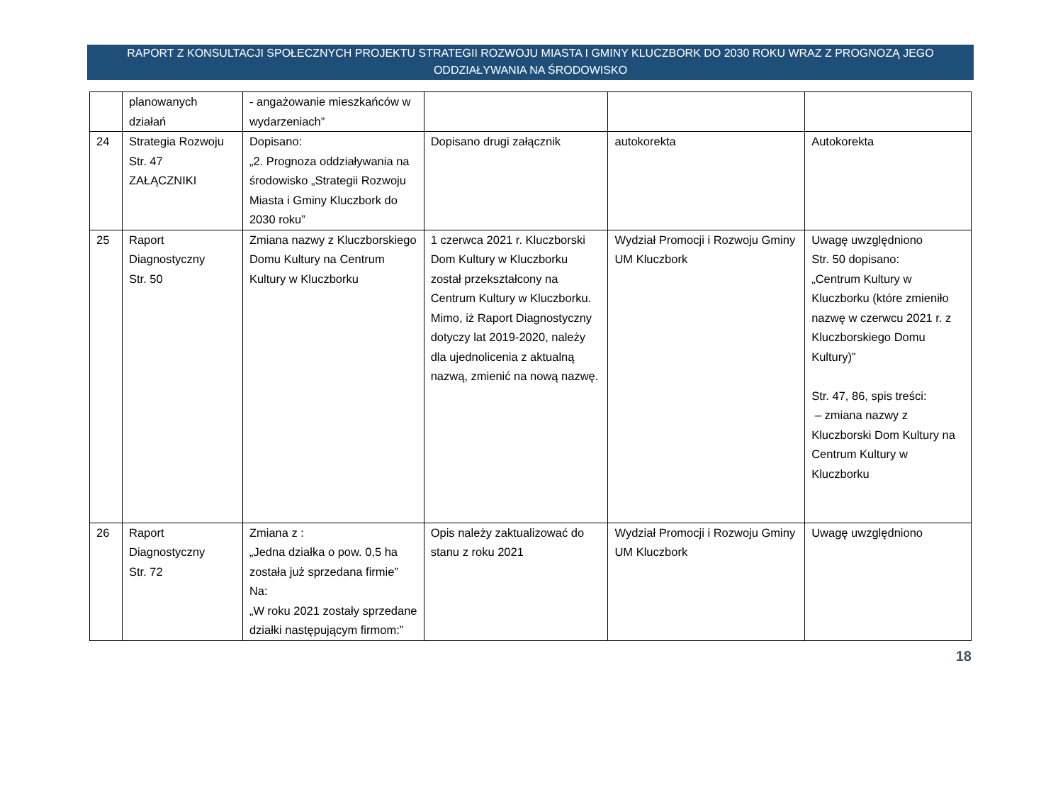RAPORT Z KONSULTACJI SPOŁECZNYCH PROJEKTU STRATEGII ROZWOJU MIASTA I GMINY KLUCZBORK DO 2030 ROKU WRAZ Z PROGNOZĄ JEGO ODDZIAŁYWANIA NA ŚRODOWISKO
| | planowanych działań | - angażowanie mieszkańców w wydarzeniach” | | | |
| 24 | Strategia Rozwoju Str. 47 ZAŁĄCZNIKI | Dopisano: „2. Prognoza oddziaływania na środowisko „Strategii Rozwoju Miasta i Gminy Kluczbork do 2030 roku” | Dopisano drugi załącznik | autokorekta | Autokorekta |
| 25 | Raport Diagnostyczny Str. 50 | Zmiana nazwy z Kluczborskiego Domu Kultury na Centrum Kultury w Kluczborku | 1 czerwca 2021 r. Kluczborski Dom Kultury w Kluczborku został przekształcony na Centrum Kultury w Kluczborku. Mimo, iż Raport Diagnostyczny dotyczy lat 2019-2020, należy dla ujednolicenia z aktualną nazwą, zmienić na nową nazwę. | Wydział Promocji i Rozwoju Gminy UM Kluczbork | Uwagę uwzględniono Str. 50 dopisano: „Centrum Kultury w Kluczborku (które zmieniło nazwę w czerwcu 2021 r. z Kluczborskiego Domu Kultury)” Str. 47, 86, spis treści: – zmiana nazwy z Kluczborski Dom Kultury na Centrum Kultury w Kluczborku |
| 26 | Raport Diagnostyczny Str. 72 | Zmiana z : „Jedna działka o pow. 0,5 ha została już sprzedana firmie” Na: „W roku 2021 zostały sprzedane działki następującym firmom:” | Opis należy zaktualizować do stanu z roku 2021 | Wydział Promocji i Rozwoju Gminy UM Kluczbork | Uwagę uwzględniono |
18